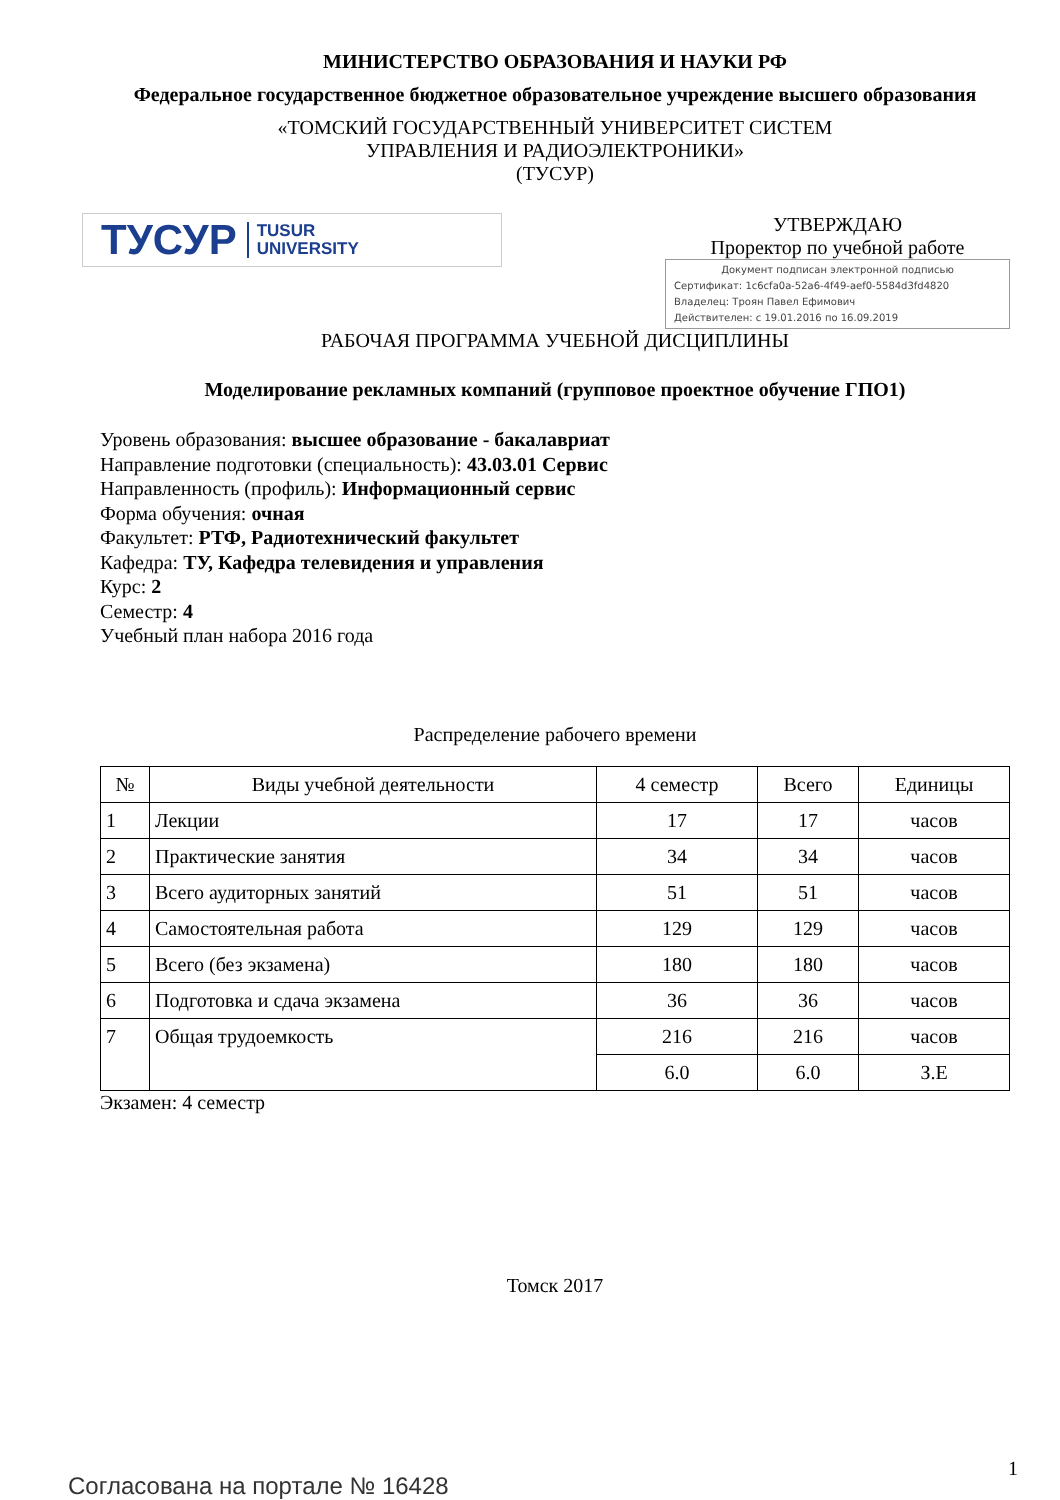МИНИСТЕРСТВО ОБРАЗОВАНИЯ И НАУКИ РФ
Федеральное государственное бюджетное образовательное учреждение высшего образования
«ТОМСКИЙ ГОСУДАРСТВЕННЫЙ УНИВЕРСИТЕТ СИСТЕМ
УПРАВЛЕНИЯ И РАДИОЭЛЕКТРОНИКИ»
(ТУСУР)
ТУСУР TUSUR
UNIVERSITY
УТВЕРЖДАЮ
Проректор по учебной работе
Документ подписан электронной подписью
Сертификат: 1c6cfa0a-52a6-4f49-aef0-5584d3fd4820
Владелец: Троян Павел Ефимович
Действителен: с 19.01.2016 по 16.09.2019
РАБОЧАЯ ПРОГРАММА УЧЕБНОЙ ДИСЦИПЛИНЫ
Моделирование рекламных компаний (групповое проектное обучение ГПО1)
Уровень образования: высшее образование - бакалавриат
Направление подготовки (специальность): 43.03.01 Сервис
Направленность (профиль): Информационный сервис
Форма обучения: очная
Факультет: РТФ, Радиотехнический факультет
Кафедра: ТУ, Кафедра телевидения и управления
Курс: 2
Семестр: 4
Учебный план набора 2016 года
Распределение рабочего времени
| № | Виды учебной деятельности | 4 семестр | Всего | Единицы |
| --- | --- | --- | --- | --- |
| 1 | Лекции | 17 | 17 | часов |
| 2 | Практические занятия | 34 | 34 | часов |
| 3 | Всего аудиторных занятий | 51 | 51 | часов |
| 4 | Самостоятельная работа | 129 | 129 | часов |
| 5 | Всего (без экзамена) | 180 | 180 | часов |
| 6 | Подготовка и сдача экзамена | 36 | 36 | часов |
| 7 | Общая трудоемкость | 216 | 216 | часов |
| | | 6.0 | 6.0 | З.Е |
Экзамен: 4 семестр
Томск 2017
Согласована на портале № 16428
1